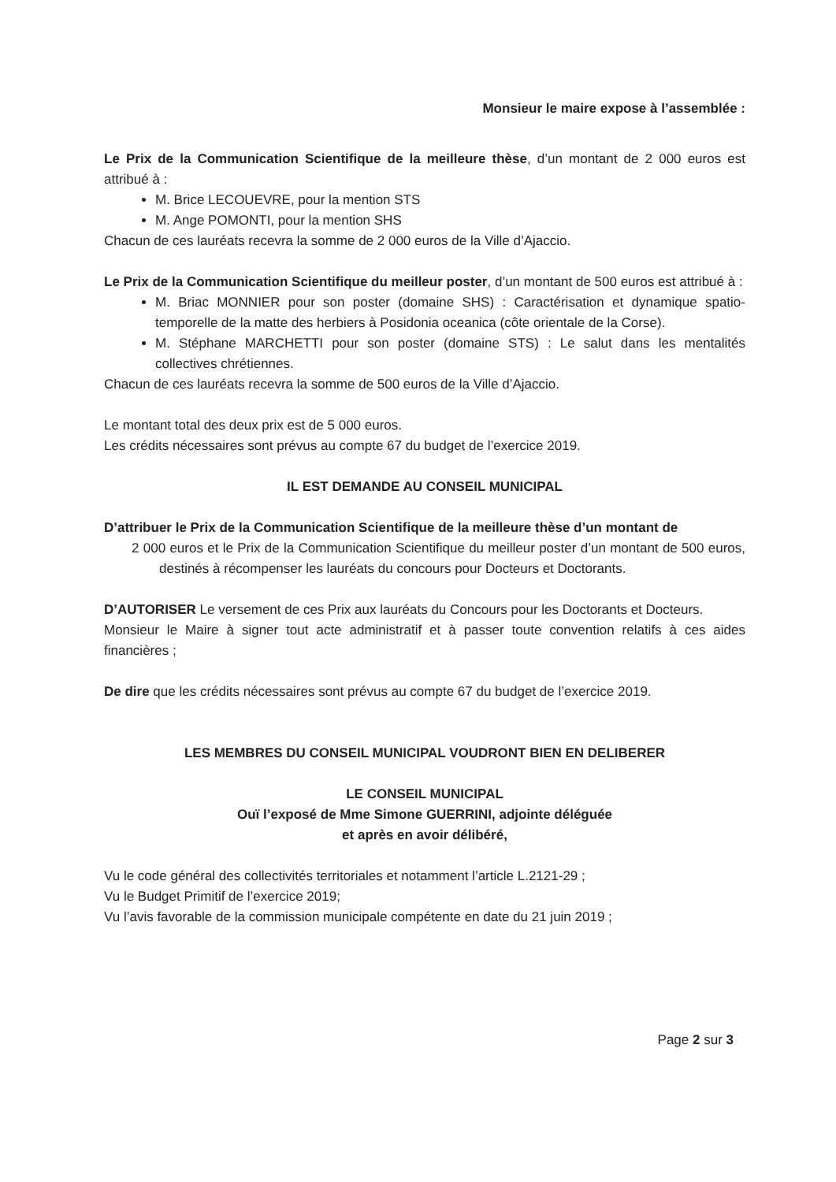Monsieur le maire expose à l’assemblée :
Le Prix de la Communication Scientifique de la meilleure thèse, d’un montant de 2 000 euros est attribué à :
M. Brice LECOUEVRE, pour la mention STS
M. Ange POMONTI, pour la mention SHS
Chacun de ces lauréats recevra la somme de 2 000 euros de la Ville d’Ajaccio.
Le Prix de la Communication Scientifique du meilleur poster, d’un montant de 500 euros est attribué à :
M. Briac MONNIER pour son poster (domaine SHS) : Caractérisation et dynamique spatio-temporelle de la matte des herbiers à Posidonia oceanica (côte orientale de la Corse).
M. Stéphane MARCHETTI pour son poster (domaine STS) : Le salut dans les mentalités collectives chrétiennes.
Chacun de ces lauréats recevra la somme de 500 euros de la Ville d’Ajaccio.
Le montant total des deux prix est de 5 000 euros.
Les crédits nécessaires sont prévus au compte 67 du budget de l’exercice 2019.
IL EST DEMANDE AU CONSEIL MUNICIPAL
D’attribuer le Prix de la Communication Scientifique de la meilleure thèse d’un montant de
2 000 euros et le Prix de la Communication Scientifique du meilleur poster d’un montant de 500 euros, destinés à récompenser les lauréats du concours pour Docteurs et Doctorants.
D’AUTORISER Le versement de ces Prix aux lauréats du Concours pour les Doctorants et Docteurs.
Monsieur le Maire à signer tout acte administratif et à passer toute convention relatifs à ces aides financières ;
De dire que les crédits nécessaires sont prévus au compte 67 du budget de l’exercice 2019.
LES MEMBRES DU CONSEIL MUNICIPAL VOUDRONT BIEN EN DELIBERER
LE CONSEIL MUNICIPAL
Ouï l’exposé de Mme Simone GUERRINI, adjointe déléguée
et après en avoir délibéré,
Vu le code général des collectivités territoriales et notamment l’article L.2121-29 ;
Vu le Budget Primitif de l’exercice 2019;
Vu l’avis favorable de la commission municipale compétente en date du 21 juin 2019 ;
Page 2 sur 3